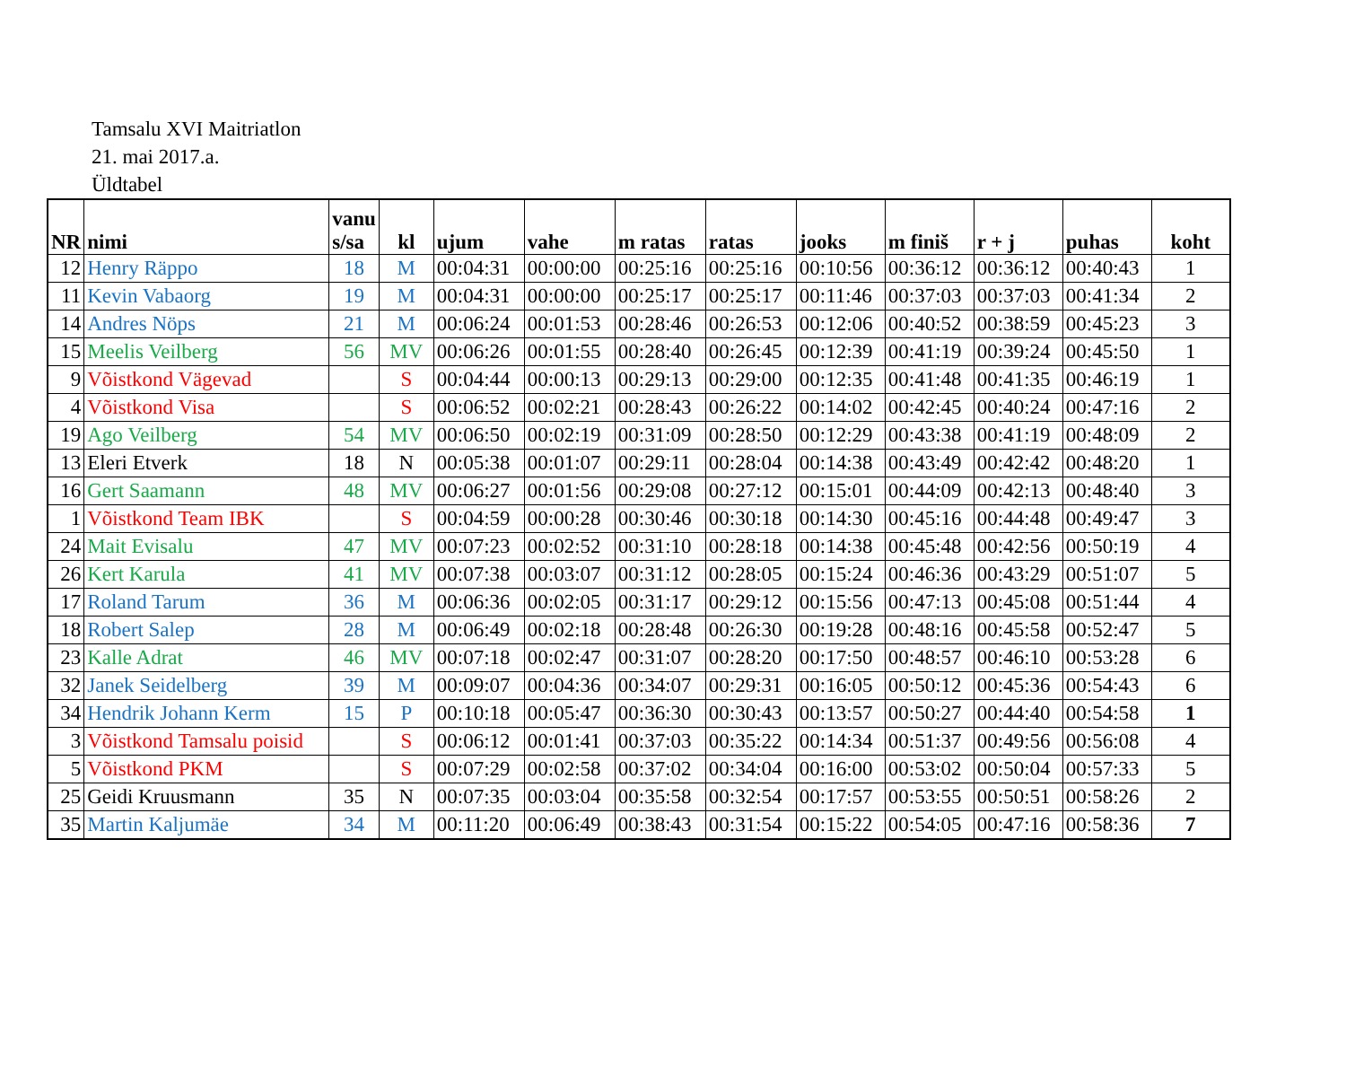Tamsalu XVI Maitriatlon
21. mai 2017.a.
Üldtabel
| NR | nimi | vanu s/sa | kl | ujum | vahe | m ratas | ratas | jooks | m finiš | r + j | puhas | koht |
| --- | --- | --- | --- | --- | --- | --- | --- | --- | --- | --- | --- | --- |
| 12 | Henry Räppo | 18 | M | 00:04:31 | 00:00:00 | 00:25:16 | 00:25:16 | 00:10:56 | 00:36:12 | 00:36:12 | 00:40:43 | 1 |
| 11 | Kevin Vabaorg | 19 | M | 00:04:31 | 00:00:00 | 00:25:17 | 00:25:17 | 00:11:46 | 00:37:03 | 00:37:03 | 00:41:34 | 2 |
| 14 | Andres Nöps | 21 | M | 00:06:24 | 00:01:53 | 00:28:46 | 00:26:53 | 00:12:06 | 00:40:52 | 00:38:59 | 00:45:23 | 3 |
| 15 | Meelis Veilberg | 56 | MV | 00:06:26 | 00:01:55 | 00:28:40 | 00:26:45 | 00:12:39 | 00:41:19 | 00:39:24 | 00:45:50 | 1 |
| 9 | Võistkond Vägevad | | S | 00:04:44 | 00:00:13 | 00:29:13 | 00:29:00 | 00:12:35 | 00:41:48 | 00:41:35 | 00:46:19 | 1 |
| 4 | Võistkond Visa | | S | 00:06:52 | 00:02:21 | 00:28:43 | 00:26:22 | 00:14:02 | 00:42:45 | 00:40:24 | 00:47:16 | 2 |
| 19 | Ago Veilberg | 54 | MV | 00:06:50 | 00:02:19 | 00:31:09 | 00:28:50 | 00:12:29 | 00:43:38 | 00:41:19 | 00:48:09 | 2 |
| 13 | Eleri Etverk | 18 | N | 00:05:38 | 00:01:07 | 00:29:11 | 00:28:04 | 00:14:38 | 00:43:49 | 00:42:42 | 00:48:20 | 1 |
| 16 | Gert Saamann | 48 | MV | 00:06:27 | 00:01:56 | 00:29:08 | 00:27:12 | 00:15:01 | 00:44:09 | 00:42:13 | 00:48:40 | 3 |
| 1 | Võistkond Team IBK | | S | 00:04:59 | 00:00:28 | 00:30:46 | 00:30:18 | 00:14:30 | 00:45:16 | 00:44:48 | 00:49:47 | 3 |
| 24 | Mait Evisalu | 47 | MV | 00:07:23 | 00:02:52 | 00:31:10 | 00:28:18 | 00:14:38 | 00:45:48 | 00:42:56 | 00:50:19 | 4 |
| 26 | Kert Karula | 41 | MV | 00:07:38 | 00:03:07 | 00:31:12 | 00:28:05 | 00:15:24 | 00:46:36 | 00:43:29 | 00:51:07 | 5 |
| 17 | Roland Tarum | 36 | M | 00:06:36 | 00:02:05 | 00:31:17 | 00:29:12 | 00:15:56 | 00:47:13 | 00:45:08 | 00:51:44 | 4 |
| 18 | Robert Salep | 28 | M | 00:06:49 | 00:02:18 | 00:28:48 | 00:26:30 | 00:19:28 | 00:48:16 | 00:45:58 | 00:52:47 | 5 |
| 23 | Kalle Adrat | 46 | MV | 00:07:18 | 00:02:47 | 00:31:07 | 00:28:20 | 00:17:50 | 00:48:57 | 00:46:10 | 00:53:28 | 6 |
| 32 | Janek Seidelberg | 39 | M | 00:09:07 | 00:04:36 | 00:34:07 | 00:29:31 | 00:16:05 | 00:50:12 | 00:45:36 | 00:54:43 | 6 |
| 34 | Hendrik Johann Kerm | 15 | P | 00:10:18 | 00:05:47 | 00:36:30 | 00:30:43 | 00:13:57 | 00:50:27 | 00:44:40 | 00:54:58 | 1 |
| 3 | Võistkond Tamsalu poisid | | S | 00:06:12 | 00:01:41 | 00:37:03 | 00:35:22 | 00:14:34 | 00:51:37 | 00:49:56 | 00:56:08 | 4 |
| 5 | Võistkond PKM | | S | 00:07:29 | 00:02:58 | 00:37:02 | 00:34:04 | 00:16:00 | 00:53:02 | 00:50:04 | 00:57:33 | 5 |
| 25 | Geidi Kruusmann | 35 | N | 00:07:35 | 00:03:04 | 00:35:58 | 00:32:54 | 00:17:57 | 00:53:55 | 00:50:51 | 00:58:26 | 2 |
| 35 | Martin Kaljumäe | 34 | M | 00:11:20 | 00:06:49 | 00:38:43 | 00:31:54 | 00:15:22 | 00:54:05 | 00:47:16 | 00:58:36 | 7 |